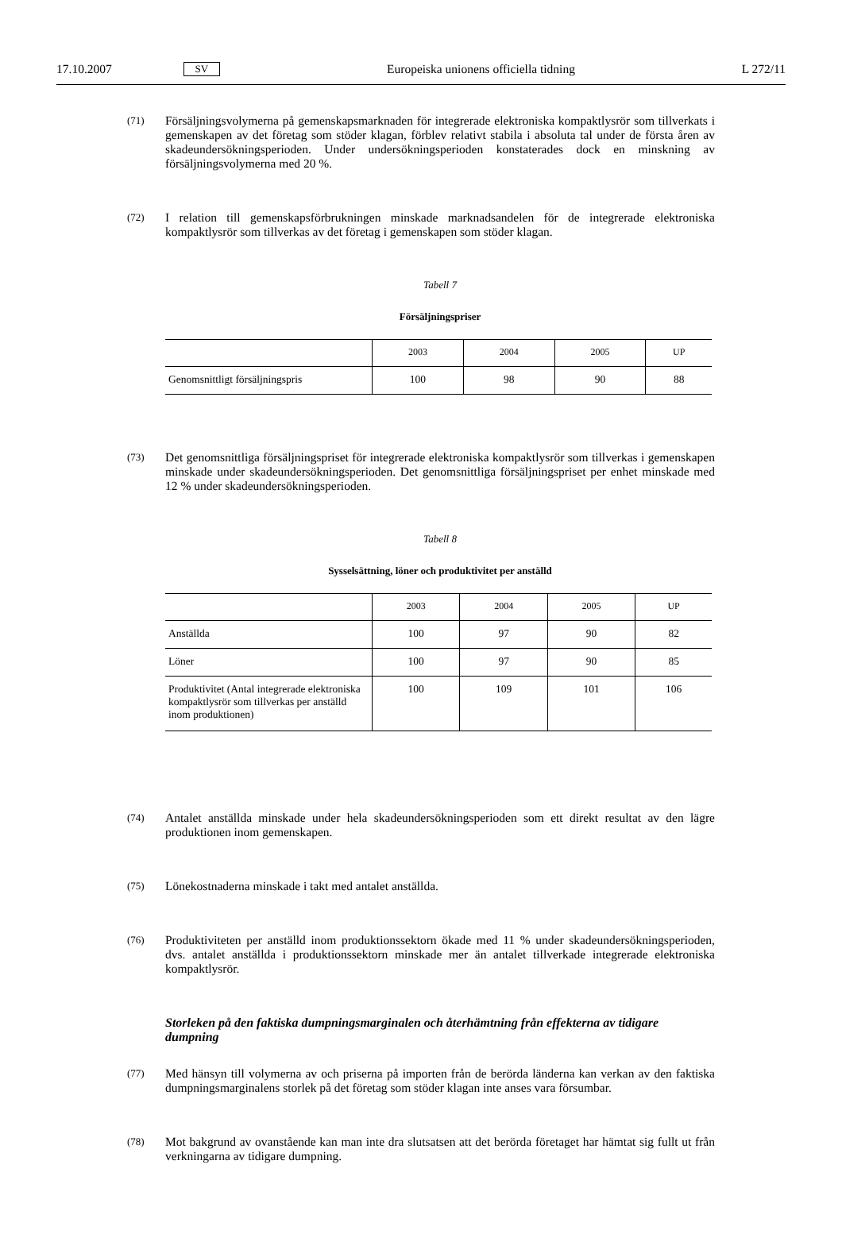17.10.2007 SV Europeiska unionens officiella tidning L 272/11
(71) Försäljningsvolymerna på gemenskapsmarknaden för integrerade elektroniska kompaktlysrör som tillverkats i gemenskapen av det företag som stöder klagan, förblev relativt stabila i absoluta tal under de första åren av skadeundersökningsperioden. Under undersökningsperioden konstaterades dock en minskning av försäljningsvolymerna med 20 %.
(72) I relation till gemenskapsförbrukningen minskade marknadsandelen för de integrerade elektroniska kompaktlysrör som tillverkas av det företag i gemenskapen som stöder klagan.
Tabell 7
Försäljningspriser
| | 2003 | 2004 | 2005 | UP |
| --- | --- | --- | --- | --- |
| Genomsnittligt försäljningspris | 100 | 98 | 90 | 88 |
(73) Det genomsnittliga försäljningspriset för integrerade elektroniska kompaktlysrör som tillverkas i gemenskapen minskade under skadeundersökningsperioden. Det genomsnittliga försäljningspriset per enhet minskade med 12 % under skadeundersökningsperioden.
Tabell 8
Sysselsättning, löner och produktivitet per anställd
| | 2003 | 2004 | 2005 | UP |
| --- | --- | --- | --- | --- |
| Anställda | 100 | 97 | 90 | 82 |
| Löner | 100 | 97 | 90 | 85 |
| Produktivitet (Antal integrerade elektroniska kompaktlysrör som tillverkas per anställd inom produktionen) | 100 | 109 | 101 | 106 |
(74) Antalet anställda minskade under hela skadeundersökningsperioden som ett direkt resultat av den lägre produktionen inom gemenskapen.
(75) Lönekostnaderna minskade i takt med antalet anställda.
(76) Produktiviteten per anställd inom produktionssektorn ökade med 11 % under skadeundersökningsperioden, dvs. antalet anställda i produktionssektorn minskade mer än antalet tillverkade integrerade elektroniska kompaktlysrör.
Storleken på den faktiska dumpningsmarginalen och återhämtning från effekterna av tidigare dumpning
(77) Med hänsyn till volymerna av och priserna på importen från de berörda länderna kan verkan av den faktiska dumpningsmarginalens storlek på det företag som stöder klagan inte anses vara försumbar.
(78) Mot bakgrund av ovanstående kan man inte dra slutsatsen att det berörda företaget har hämtat sig fullt ut från verkningarna av tidigare dumpning.